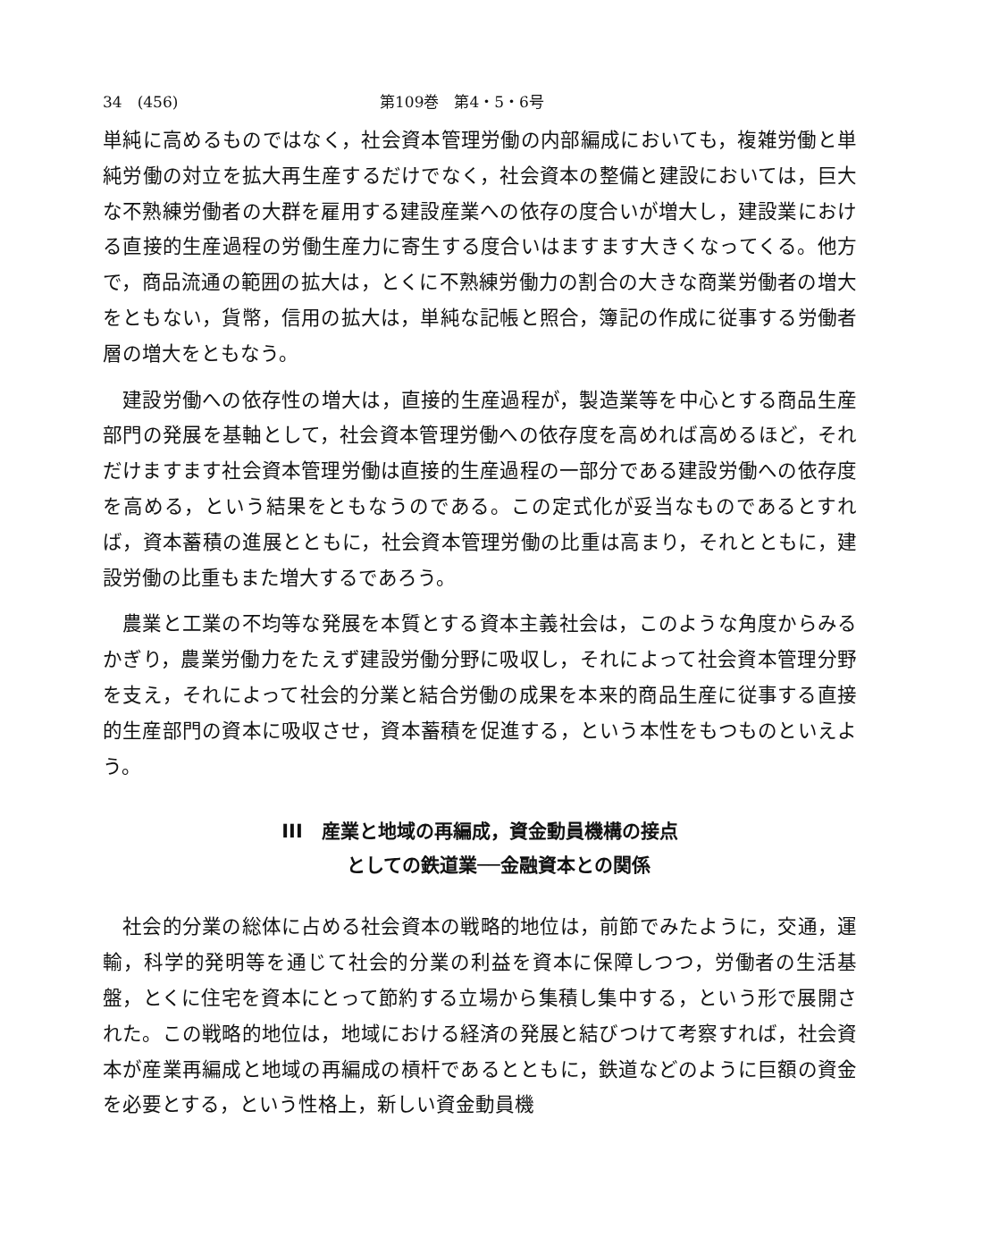34　(456) 第109巻　第4・5・6号
単純に高めるものではなく，社会資本管理労働の内部編成においても，複雑労働と単純労働の対立を拡大再生産するだけでなく，社会資本の整備と建設においては，巨大な不熟練労働者の大群を雇用する建設産業への依存の度合いが増大し，建設業における直接的生産過程の労働生産力に寄生する度合いはますます大きくなってくる。他方で，商品流通の範囲の拡大は，とくに不熟練労働力の割合の大きな商業労働者の増大をともない，貨幣，信用の拡大は，単純な記帳と照合，簿記の作成に従事する労働者層の増大をともなう。
建設労働への依存性の増大は，直接的生産過程が，製造業等を中心とする商品生産部門の発展を基軸として，社会資本管理労働への依存度を高めれば高めるほど，それだけますます社会資本管理労働は直接的生産過程の一部分である建設労働への依存度を高める，という結果をともなうのである。この定式化が妥当なものであるとすれば，資本蓄積の進展とともに，社会資本管理労働の比重は高まり，それとともに，建設労働の比重もまた増大するであろう。
農業と工業の不均等な発展を本質とする資本主義社会は，このような角度からみるかぎり，農業労働力をたえず建設労働分野に吸収し，それによって社会資本管理分野を支え，それによって社会的分業と結合労働の成果を本来的商品生産に従事する直接的生産部門の資本に吸収させ，資本蓄積を促進する，という本性をもつものといえよう。
III　産業と地域の再編成，資金動員機構の接点
　　としての鉄道業──金融資本との関係
社会的分業の総体に占める社会資本の戦略的地位は，前節でみたように，交通，運輸，科学的発明等を通じて社会的分業の利益を資本に保障しつつ，労働者の生活基盤，とくに住宅を資本にとって節約する立場から集積し集中する，という形で展開された。この戦略的地位は，地域における経済の発展と結びつけて考察すれば，社会資本が産業再編成と地域の再編成の槓杆であるとともに，鉄道などのように巨額の資金を必要とする，という性格上，新しい資金動員機